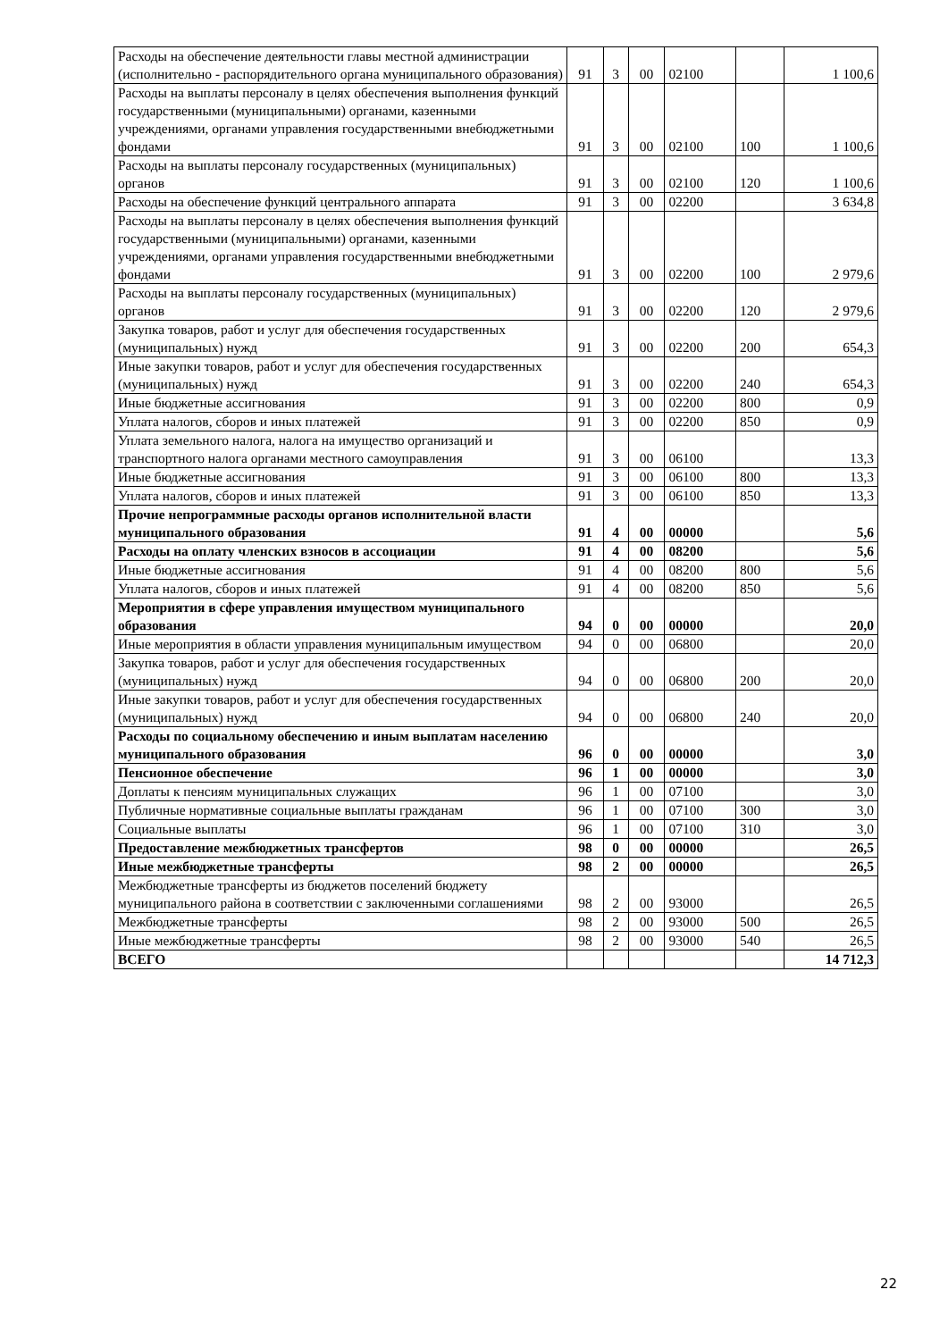| Расходы на обеспечение деятельности главы местной администрации (исполнительно - распорядительного органа муниципального образования) | 91 | 3 | 00 | 02100 | | 1 100,6 |
| Расходы на выплаты персоналу в целях обеспечения выполнения функций государственными (муниципальными) органами, казенными учреждениями, органами управления государственными внебюджетными фондами | 91 | 3 | 00 | 02100 | 100 | 1 100,6 |
| Расходы на выплаты персоналу государственных (муниципальных) органов | 91 | 3 | 00 | 02100 | 120 | 1 100,6 |
| Расходы на обеспечение функций центрального аппарата | 91 | 3 | 00 | 02200 | | 3 634,8 |
| Расходы на выплаты персоналу в целях обеспечения выполнения функций государственными (муниципальными) органами, казенными учреждениями, органами управления государственными внебюджетными фондами | 91 | 3 | 00 | 02200 | 100 | 2 979,6 |
| Расходы на выплаты персоналу государственных (муниципальных) органов | 91 | 3 | 00 | 02200 | 120 | 2 979,6 |
| Закупка товаров, работ и услуг для обеспечения государственных (муниципальных) нужд | 91 | 3 | 00 | 02200 | 200 | 654,3 |
| Иные закупки товаров, работ и услуг для обеспечения государственных (муниципальных) нужд | 91 | 3 | 00 | 02200 | 240 | 654,3 |
| Иные бюджетные ассигнования | 91 | 3 | 00 | 02200 | 800 | 0,9 |
| Уплата налогов, сборов и иных платежей | 91 | 3 | 00 | 02200 | 850 | 0,9 |
| Уплата земельного налога, налога на имущество организаций и транспортного налога органами местного самоуправления | 91 | 3 | 00 | 06100 | | 13,3 |
| Иные бюджетные ассигнования | 91 | 3 | 00 | 06100 | 800 | 13,3 |
| Уплата налогов, сборов и иных платежей | 91 | 3 | 00 | 06100 | 850 | 13,3 |
| Прочие непрограммные расходы органов исполнительной власти муниципального образования | 91 | 4 | 00 | 00000 | | 5,6 |
| Расходы на оплату членских взносов в ассоциации | 91 | 4 | 00 | 08200 | | 5,6 |
| Иные бюджетные ассигнования | 91 | 4 | 00 | 08200 | 800 | 5,6 |
| Уплата налогов, сборов и иных платежей | 91 | 4 | 00 | 08200 | 850 | 5,6 |
| Мероприятия в сфере управления имуществом муниципального образования | 94 | 0 | 00 | 00000 | | 20,0 |
| Иные мероприятия в области управления муниципальным имуществом | 94 | 0 | 00 | 06800 | | 20,0 |
| Закупка товаров, работ и услуг для обеспечения государственных (муниципальных) нужд | 94 | 0 | 00 | 06800 | 200 | 20,0 |
| Иные закупки товаров, работ и услуг для обеспечения государственных (муниципальных) нужд | 94 | 0 | 00 | 06800 | 240 | 20,0 |
| Расходы по социальному обеспечению и иным выплатам населению муниципального образования | 96 | 0 | 00 | 00000 | | 3,0 |
| Пенсионное обеспечение | 96 | 1 | 00 | 00000 | | 3,0 |
| Доплаты к пенсиям муниципальных служащих | 96 | 1 | 00 | 07100 | | 3,0 |
| Публичные нормативные социальные выплаты гражданам | 96 | 1 | 00 | 07100 | 300 | 3,0 |
| Социальные выплаты | 96 | 1 | 00 | 07100 | 310 | 3,0 |
| Предоставление межбюджетных трансфертов | 98 | 0 | 00 | 00000 | | 26,5 |
| Иные межбюджетные трансферты | 98 | 2 | 00 | 00000 | | 26,5 |
| Межбюджетные трансферты из бюджетов поселений бюджету муниципального района в соответствии с заключенными соглашениями | 98 | 2 | 00 | 93000 | | 26,5 |
| Межбюджетные трансферты | 98 | 2 | 00 | 93000 | 500 | 26,5 |
| Иные межбюджетные трансферты | 98 | 2 | 00 | 93000 | 540 | 26,5 |
| ВСЕГО | | | | | | 14 712,3 |
22